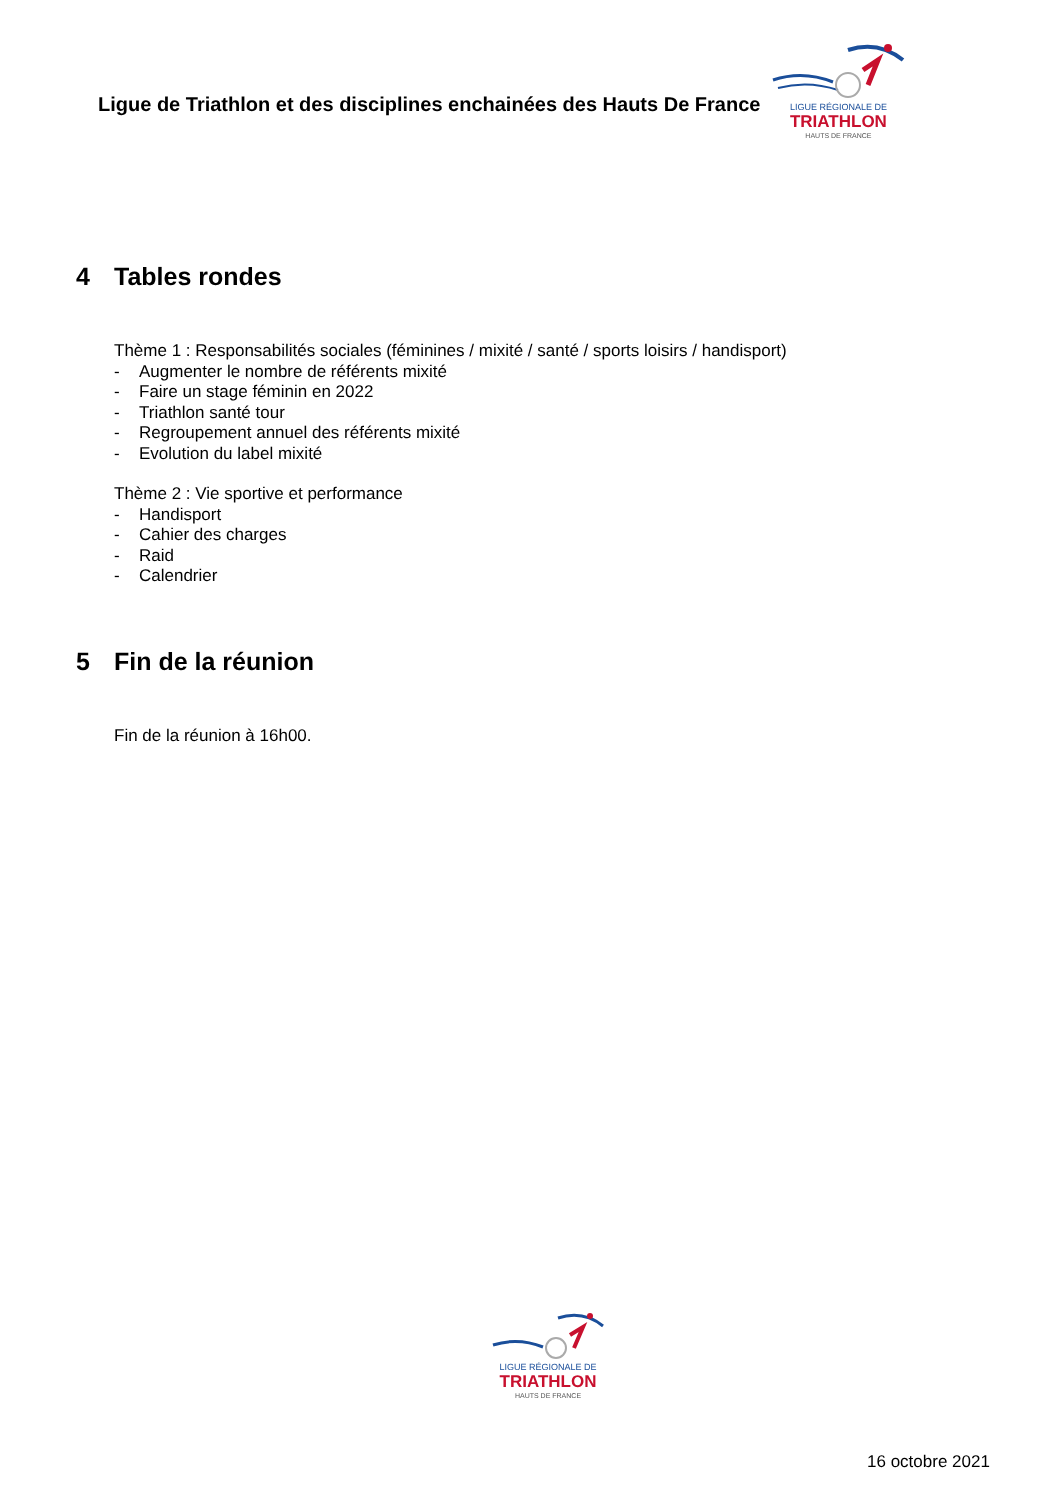Ligue de Triathlon et des disciplines enchainées des Hauts De France
LIGUE RÉGIONALE DE
TRIATHLON
HAUTS DE FRANCE
4 Tables rondes
Thème 1 : Responsabilités sociales (féminines / mixité / santé / sports loisirs / handisport)
- Augmenter le nombre de référents mixité
- Faire un stage féminin en 2022
- Triathlon santé tour
- Regroupement annuel des référents mixité
- Evolution du label mixité
Thème 2 : Vie sportive et performance
- Handisport
- Cahier des charges
- Raid
- Calendrier
5 Fin de la réunion
Fin de la réunion à 16h00.
LIGUE RÉGIONALE DE
TRIATHLON
HAUTS DE FRANCE
16 octobre 2021